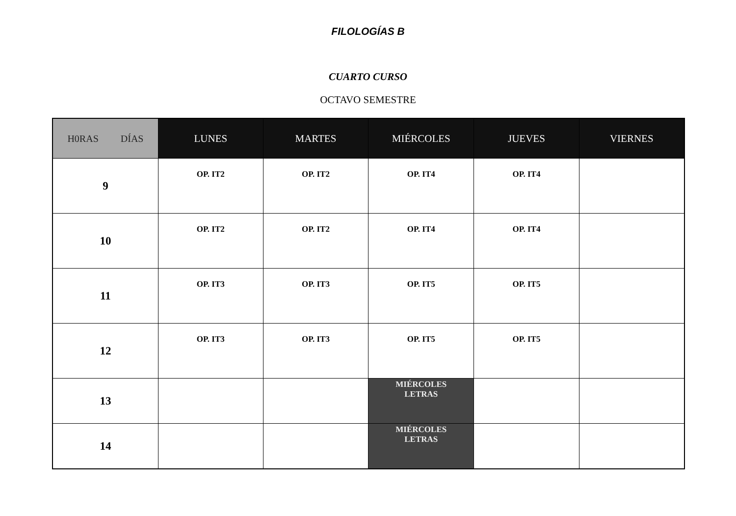FILOLOGÍAS B
CUARTO CURSO
OCTAVO SEMESTRE
| H0RAS DÍAS | LUNES | MARTES | MIÉRCOLES | JUEVES | VIERNES |
| --- | --- | --- | --- | --- | --- |
| 9 | OP. IT2 | OP. IT2 | OP. IT4 | OP. IT4 | |
| 10 | OP. IT2 | OP. IT2 | OP. IT4 | OP. IT4 | |
| 11 | OP. IT3 | OP. IT3 | OP. IT5 | OP. IT5 | |
| 12 | OP. IT3 | OP. IT3 | OP. IT5 | OP. IT5 | |
| 13 | | | MIÉRCOLES LETRAS | | |
| 14 | | | MIÉRCOLES LETRAS | | |